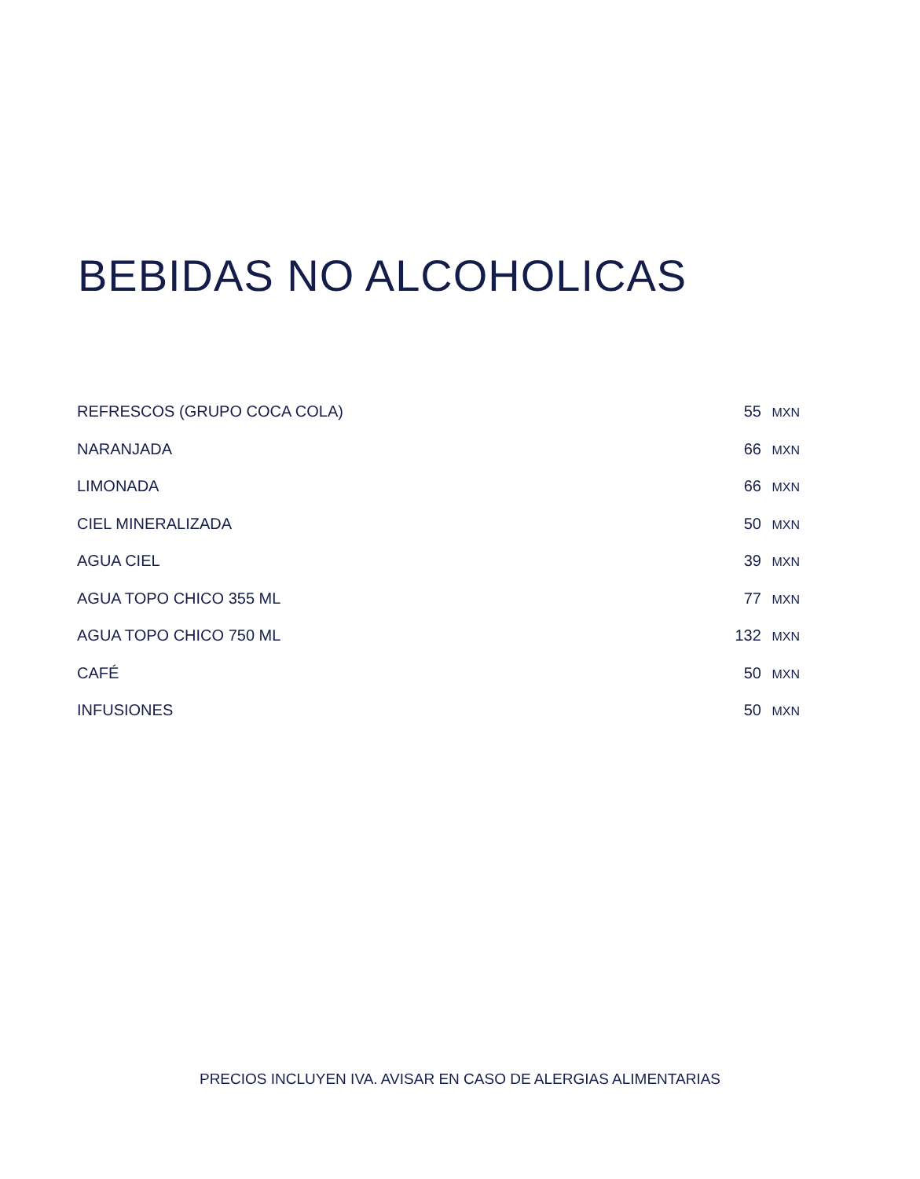BEBIDAS NO ALCOHOLICAS
| REFRESCOS (GRUPO COCA COLA) | 55 MXN |
| NARANJADA | 66 MXN |
| LIMONADA | 66 MXN |
| CIEL MINERALIZADA | 50 MXN |
| AGUA CIEL | 39 MXN |
| AGUA TOPO CHICO 355 ML | 77 MXN |
| AGUA TOPO CHICO 750 ML | 132 MXN |
| CAFÉ | 50 MXN |
| INFUSIONES | 50 MXN |
PRECIOS INCLUYEN IVA. AVISAR EN CASO DE ALERGIAS ALIMENTARIAS